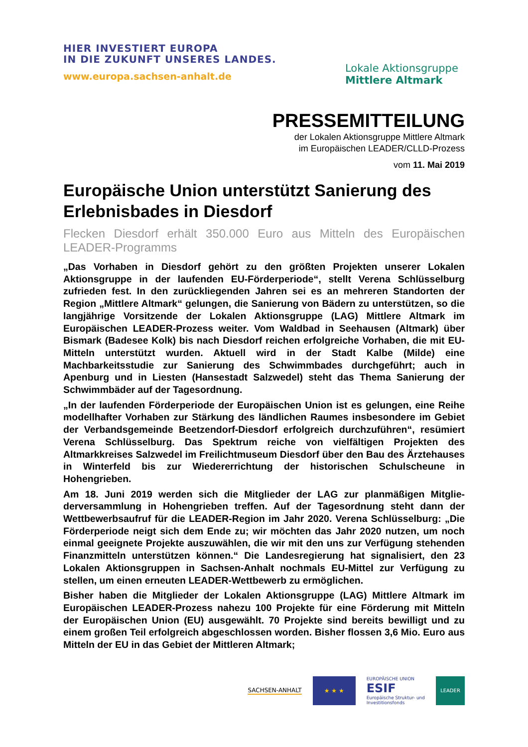HIER INVESTIERT EUROPA
IN DIE ZUKUNFT UNSERES LANDES.
www.europa.sachsen-anhalt.de
Lokale Aktionsgruppe
Mittlere Altmark
PRESSEMITTEILUNG
der Lokalen Aktionsgruppe Mittlere Altmark
im Europäischen LEADER/CLLD-Prozess
vom 11. Mai 2019
Europäische Union unterstützt Sanierung des Erlebnisbades in Diesdorf
Flecken Diesdorf erhält 350.000 Euro aus Mitteln des Europäischen LEADER-Programms
„Das Vorhaben in Diesdorf gehört zu den größten Projekten unserer Lokalen Aktionsgruppe in der laufenden EU-Förderperiode“, stellt Verena Schlüssel­burg zufrieden fest. In den zurückliegenden Jahren sei es an mehreren Stand­orten der Region „Mittlere Altmark“ gelungen, die Sanierung von Bädern zu unterstützen, so die langjährige Vorsitzende der Lokalen Aktionsgruppe (LAG) Mittlere Altmark im Europäischen LEADER-Prozess weiter. Vom Waldbad in Seehausen (Altmark) über Bismark (Badesee Kolk) bis nach Diesdorf reichen erfolgreiche Vorhaben, die mit EU-Mitteln unterstützt wurden. Aktuell wird in der Stadt Kalbe (Milde) eine Machbarkeitsstudie zur Sanierung des Schwimm­bades durchgeführt; auch in Apenburg und in Liesten (Hansestadt Salzwedel) steht das Thema Sanierung der Schwimmbäder auf der Tagesordnung.
„In der laufenden Förderperiode der Europäischen Union ist es gelungen, eine Reihe modellhafter Vorhaben zur Stärkung des ländlichen Raumes insbeson­dere im Gebiet der Verbandsgemeinde Beetzendorf-Diesdorf erfolgreich durch­zuführen“, resümiert Verena Schlüsselburg. Das Spektrum reiche von vielfälti­gen Projekten des Altmarkkreises Salzwedel im Freilichtmuseum Diesdorf über den Bau des Ärztehauses in Winterfeld bis zur Wiedererrichtung der histori­schen Schulscheune in Hohengrieben.
Am 18. Juni 2019 werden sich die Mitglieder der LAG zur planmäßigen Mitglie­derversammlung in Hohengrieben treffen. Auf der Tagesordnung steht dann der Wettbewerbsaufruf für die LEADER-Region im Jahr 2020. Verena Schlüs­selburg: „Die Förderperiode neigt sich dem Ende zu; wir möchten das Jahr 2020 nutzen, um noch einmal geeignete Projekte auszuwählen, die wir mit den uns zur Verfügung stehenden Finanzmitteln unterstützen können.“ Die Landes­regierung hat signalisiert, den 23 Lokalen Aktionsgruppen in Sachsen-Anhalt nochmals EU-Mittel zur Verfügung zu stellen, um einen erneuten LEADER-Wettbewerb zu ermöglichen.
Bisher haben die Mitglieder der Lokalen Aktionsgruppe (LAG) Mittlere Altmark im Europäischen LEADER-Prozess nahezu 100 Projekte für eine Förderung mit Mitteln der Europäischen Union (EU) ausgewählt. 70 Projekte sind bereits be­willigt und zu einem großen Teil erfolgreich abgeschlossen worden. Bisher flossen 3,6 Mio. Euro aus Mitteln der EU in das Gebiet der Mittleren Altmark;
SACHSEN-ANHALT
★ ★ ★
EUROPÄISCHE UNION
ESIF
Europäische Struktur- und
Investitionsfonds
LEADER